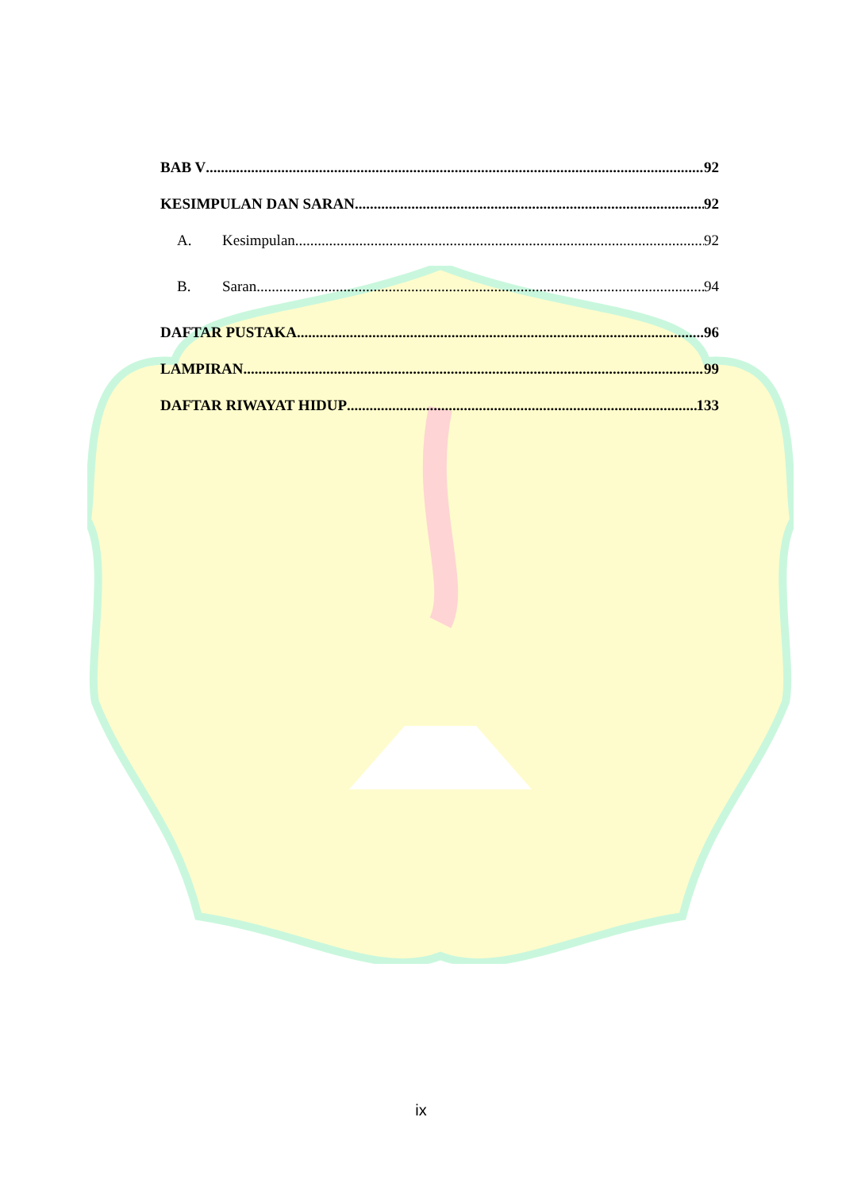BAB V 92
KESIMPULAN DAN SARAN 92
A. Kesimpulan 92
B. Saran 94
DAFTAR PUSTAKA 96
LAMPIRAN 99
DAFTAR RIWAYAT HIDUP 133
ix